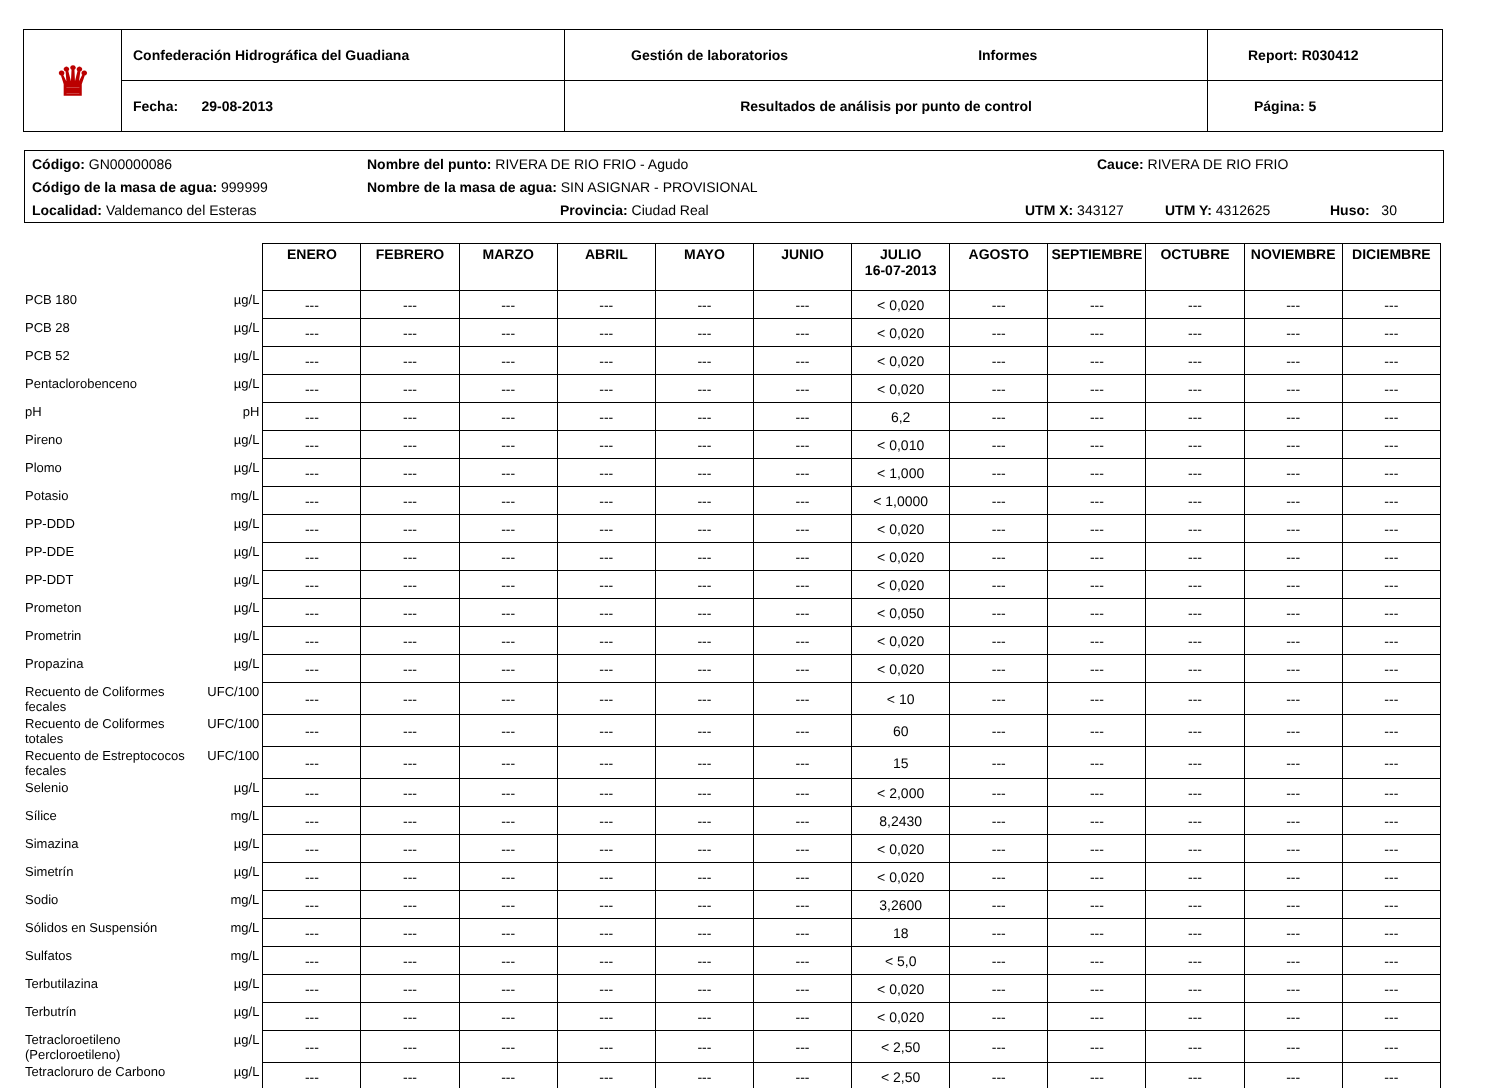| ♛ | Confederación Hidrográfica del Guadiana | Gestión de laboratorios Informes | Report: R030412 |
| | Fecha: 29-08-2013 | Resultados de análisis por punto de control | Página: 5 |
Código: GN00000086 Nombre del punto: RIVERA DE RIO FRIO - Agudo Cauce: RIVERA DE RIO FRIO
Código de la masa de agua: 999999 Nombre de la masa de agua: SIN ASIGNAR - PROVISIONAL
Localidad: Valdemanco del Esteras Provincia: Ciudad Real UTM X: 343127 UTM Y: 4312625 Huso: 30
| | | ENERO | FEBRERO | MARZO | ABRIL | MAYO | JUNIO | JULIO 16-07-2013 | AGOSTO | SEPTIEMBRE | OCTUBRE | NOVIEMBRE | DICIEMBRE |
| PCB 180 | µg/L | --- | --- | --- | --- | --- | --- | < 0,020 | --- | --- | --- | --- | --- |
| PCB 28 | µg/L | --- | --- | --- | --- | --- | --- | < 0,020 | --- | --- | --- | --- | --- |
| PCB 52 | µg/L | --- | --- | --- | --- | --- | --- | < 0,020 | --- | --- | --- | --- | --- |
| Pentaclorobenceno | µg/L | --- | --- | --- | --- | --- | --- | < 0,020 | --- | --- | --- | --- | --- |
| pH | pH | --- | --- | --- | --- | --- | --- | 6,2 | --- | --- | --- | --- | --- |
| Pireno | µg/L | --- | --- | --- | --- | --- | --- | < 0,010 | --- | --- | --- | --- | --- |
| Plomo | µg/L | --- | --- | --- | --- | --- | --- | < 1,000 | --- | --- | --- | --- | --- |
| Potasio | mg/L | --- | --- | --- | --- | --- | --- | < 1,0000 | --- | --- | --- | --- | --- |
| PP-DDD | µg/L | --- | --- | --- | --- | --- | --- | < 0,020 | --- | --- | --- | --- | --- |
| PP-DDE | µg/L | --- | --- | --- | --- | --- | --- | < 0,020 | --- | --- | --- | --- | --- |
| PP-DDT | µg/L | --- | --- | --- | --- | --- | --- | < 0,020 | --- | --- | --- | --- | --- |
| Prometon | µg/L | --- | --- | --- | --- | --- | --- | < 0,050 | --- | --- | --- | --- | --- |
| Prometrin | µg/L | --- | --- | --- | --- | --- | --- | < 0,020 | --- | --- | --- | --- | --- |
| Propazina | µg/L | --- | --- | --- | --- | --- | --- | < 0,020 | --- | --- | --- | --- | --- |
| Recuento de Coliformes fecales | UFC/100 | --- | --- | --- | --- | --- | --- | < 10 | --- | --- | --- | --- | --- |
| Recuento de Coliformes totales | UFC/100 | --- | --- | --- | --- | --- | --- | 60 | --- | --- | --- | --- | --- |
| Recuento de Estreptococos fecales | UFC/100 | --- | --- | --- | --- | --- | --- | 15 | --- | --- | --- | --- | --- |
| Selenio | µg/L | --- | --- | --- | --- | --- | --- | < 2,000 | --- | --- | --- | --- | --- |
| Sílice | mg/L | --- | --- | --- | --- | --- | --- | 8,2430 | --- | --- | --- | --- | --- |
| Simazina | µg/L | --- | --- | --- | --- | --- | --- | < 0,020 | --- | --- | --- | --- | --- |
| Simetrín | µg/L | --- | --- | --- | --- | --- | --- | < 0,020 | --- | --- | --- | --- | --- |
| Sodio | mg/L | --- | --- | --- | --- | --- | --- | 3,2600 | --- | --- | --- | --- | --- |
| Sólidos en Suspensión | mg/L | --- | --- | --- | --- | --- | --- | 18 | --- | --- | --- | --- | --- |
| Sulfatos | mg/L | --- | --- | --- | --- | --- | --- | < 5,0 | --- | --- | --- | --- | --- |
| Terbutilazina | µg/L | --- | --- | --- | --- | --- | --- | < 0,020 | --- | --- | --- | --- | --- |
| Terbutrín | µg/L | --- | --- | --- | --- | --- | --- | < 0,020 | --- | --- | --- | --- | --- |
| Tetracloroetileno (Percloroetileno) | µg/L | --- | --- | --- | --- | --- | --- | < 2,50 | --- | --- | --- | --- | --- |
| Tetracloruro de Carbono | µg/L | --- | --- | --- | --- | --- | --- | < 2,50 | --- | --- | --- | --- | --- |